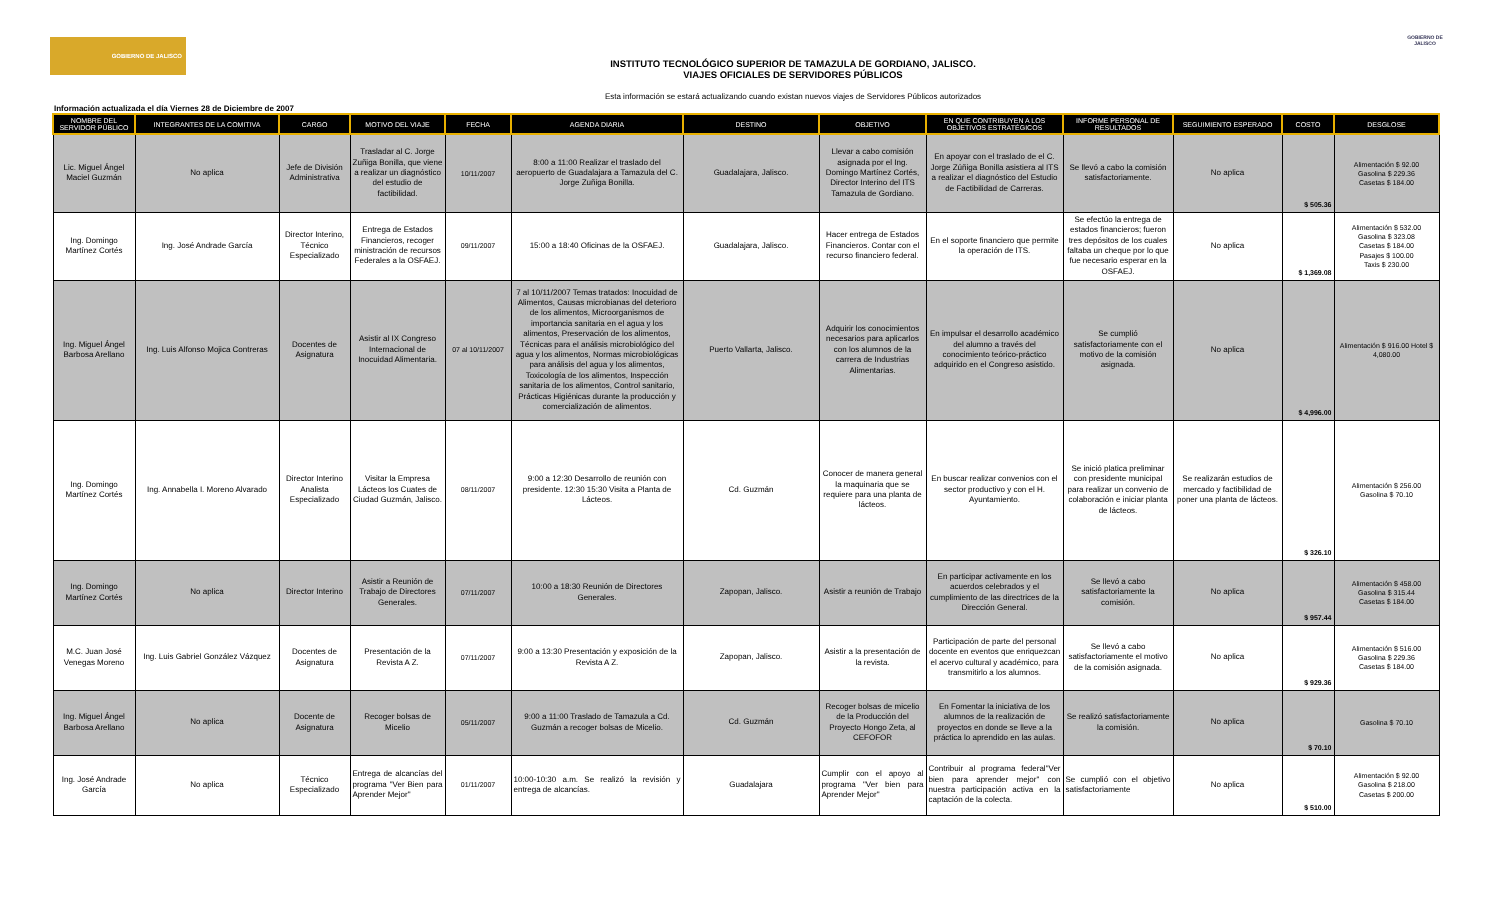GOBIERNO DE JALISCO
INSTITUTO TECNOLÓGICO SUPERIOR DE TAMAZULA DE GORDIANO, JALISCO.
VIAJES OFICIALES DE SERVIDORES PÚBLICOS
Esta información se estará actualizando cuando existan nuevos viajes de Servidores Públicos autorizados
GOBIERNO DE JALISCO
Información actualizada el día Viernes 28 de Diciembre de 2007
| NOMBRE DEL SERVIDOR PÚBLICO | INTEGRANTES DE LA COMITIVA | CARGO | MOTIVO DEL VIAJE | FECHA | AGENDA DIARIA | DESTINO | OBJETIVO | EN QUE CONTRIBUYEN A LOS OBJETIVOS ESTRATÉGICOS | INFORME PERSONAL DE RESULTADOS | SEGUIMIENTO ESPERADO | COSTO | DESGLOSE |
| --- | --- | --- | --- | --- | --- | --- | --- | --- | --- | --- | --- | --- |
| Lic. Miguel Ángel Maciel Guzmán | No aplica | Jefe de División Administrativa | Trasladar al C. Jorge Zuñiga Bonilla, que viene a realizar un diagnóstico del estudio de factibilidad. | 10/11/2007 | 8:00 a 11:00 Realizar el traslado del aeropuerto de Guadalajara a Tamazula del C. Jorge Zuñiga Bonilla. | Guadalajara, Jalisco. | Llevar a cabo comisión asignada por el Ing. Domingo Martínez Cortés, Director Interino del ITS Tamazula de Gordiano. | En apoyar con el traslado de el C. Jorge Zúñiga Bonilla asistiera al ITS a realizar el diagnóstico del Estudio de Factibilidad de Carreras. | Se llevó a cabo la comisión satisfactoriamente. | No aplica | $ 505.36 | Alimentación $ 92.00 Gasolina $ 229.36 Casetas $ 184.00 |
| Ing. Domingo Martínez Cortés | Ing. José Andrade García | Director Interino, Técnico Especializado | Entrega de Estados Financieros, recoger ministración de recursos Federales a la OSFAEJ. | 09/11/2007 | 15:00 a 18:40 Oficinas de la OSFAEJ. | Guadalajara, Jalisco. | Hacer entrega de Estados Financieros. Contar con el recurso financiero federal. | En el soporte financiero que permite la operación de ITS. | Se efectúo la entrega de estados financieros; fueron tres depósitos de los cuales faltaba un cheque por lo que fue necesario esperar en la OSFAEJ. | No aplica | $ 1,369.08 | Alimentación $ 532.00 Gasolina $ 323.08 Casetas $ 184.00 Pasajes $ 100.00 Taxis $ 230.00 |
| Ing. Miguel Ángel Barbosa Arellano | Ing. Luis Alfonso Mojica Contreras | Docentes de Asignatura | Asistir al IX Congreso Internacional de Inocuidad Alimentaria. | 07 al 10/11/2007 | 7 al 10/11/2007 Temas tratados: Inocuidad de Alimentos, Causas microbianas del deterioro de los alimentos, Microorganismos de importancia sanitaria en el agua y los alimentos, Preservación de los alimentos, Técnicas para el análisis microbiológico del agua y los alimentos, Normas microbiológicas para análisis del agua y los alimentos, Toxicología de los alimentos, Inspección sanitaria de los alimentos, Control sanitario, Prácticas Higiénicas durante la producción y comercialización de alimentos. | Puerto Vallarta, Jalisco. | Adquirir los conocimientos necesarios para aplicarlos con los alumnos de la carrera de Industrias Alimentarias. | En impulsar el desarrollo académico del alumno a través del conocimiento teórico-práctico adquirido en el Congreso asistido. | Se cumplió satisfactoriamente con el motivo de la comisión asignada. | No aplica | $ 4,996.00 | Alimentación $ 916.00 Hotel $ 4,080.00 |
| Ing. Domingo Martínez Cortés | Ing. Annabella I. Moreno Alvarado | Director Interino Analista Especializado | Visitar la Empresa Lácteos los Cuates de Ciudad Guzmán, Jalisco. | 08/11/2007 | 9:00 a 12:30 Desarrollo de reunión con presidente. 12:30 15:30 Visita a Planta de Lácteos. | Cd. Guzmán | Conocer de manera general la maquinaria que se requiere para una planta de lácteos. | En buscar realizar convenios con el sector productivo y con el H. Ayuntamiento. | Se inició platica preliminar con presidente municipal para realizar un convenio de colaboración e iniciar planta de lácteos. | Se realizarán estudios de mercado y factibilidad de poner una planta de lácteos. | $ 326.10 | Alimentación $ 256.00 Gasolina $ 70.10 |
| Ing. Domingo Martínez Cortés | No aplica | Director Interino | Asistir a Reunión de Trabajo de Directores Generales. | 07/11/2007 | 10:00 a 18:30 Reunión de Directores Generales. | Zapopan, Jalisco. | Asistir a reunión de Trabajo | En participar activamente en los acuerdos celebrados y el cumplimiento de las directrices de la Dirección General. | Se llevó a cabo satisfactoriamente la comisión. | No aplica | $ 957.44 | Alimentación $ 458.00 Gasolina $ 315.44 Casetas $ 184.00 |
| M.C. Juan José Venegas Moreno | Ing. Luis Gabriel González Vázquez | Docentes de Asignatura | Presentación de la Revista A Z. | 07/11/2007 | 9:00 a 13:30 Presentación y exposición de la Revista A Z. | Zapopan, Jalisco. | Asistir a la presentación de la revista. | Participación de parte del personal docente en eventos que enriquezcan el acervo cultural y académico, para transmitirlo a los alumnos. | Se llevó a cabo satisfactoriamente el motivo de la comisión asignada. | No aplica | $ 929.36 | Alimentación $ 516.00 Gasolina $ 229.36 Casetas $ 184.00 |
| Ing. Miguel Ángel Barbosa Arellano | No aplica | Docente de Asignatura | Recoger bolsas de Micelio | 05/11/2007 | 9:00 a 11:00 Traslado de Tamazula a Cd. Guzmán a recoger bolsas de Micelio. | Cd. Guzmán | Recoger bolsas de micelio de la Producción del Proyecto Hongo Zeta, al CEFOFOR | En Fomentar la iniciativa de los alumnos de la realización de proyectos en donde se lleve a la práctica lo aprendido en las aulas. | Se realizó satisfactoriamente la comisión. | No aplica | $ 70.10 | Gasolina $ 70.10 |
| Ing. José Andrade García | No aplica | Técnico Especializado | Entrega de alcancías del programa "Ver Bien para Aprender Mejor" | 01/11/2007 | 10:00-10:30 a.m. Se realizó la revisión y entrega de alcancías. | Guadalajara | Cumplir con el apoyo al programa "Ver bien para Aprender Mejor" | Contribuir al programa federal"Ver bien para aprender mejor" con nuestra participación activa en la captación de la colecta. | Se cumplió con el objetivo satisfactoriamente | No aplica | $ 510.00 | Alimentación $ 92.00 Gasolina $ 218.00 Casetas $ 200.00 |